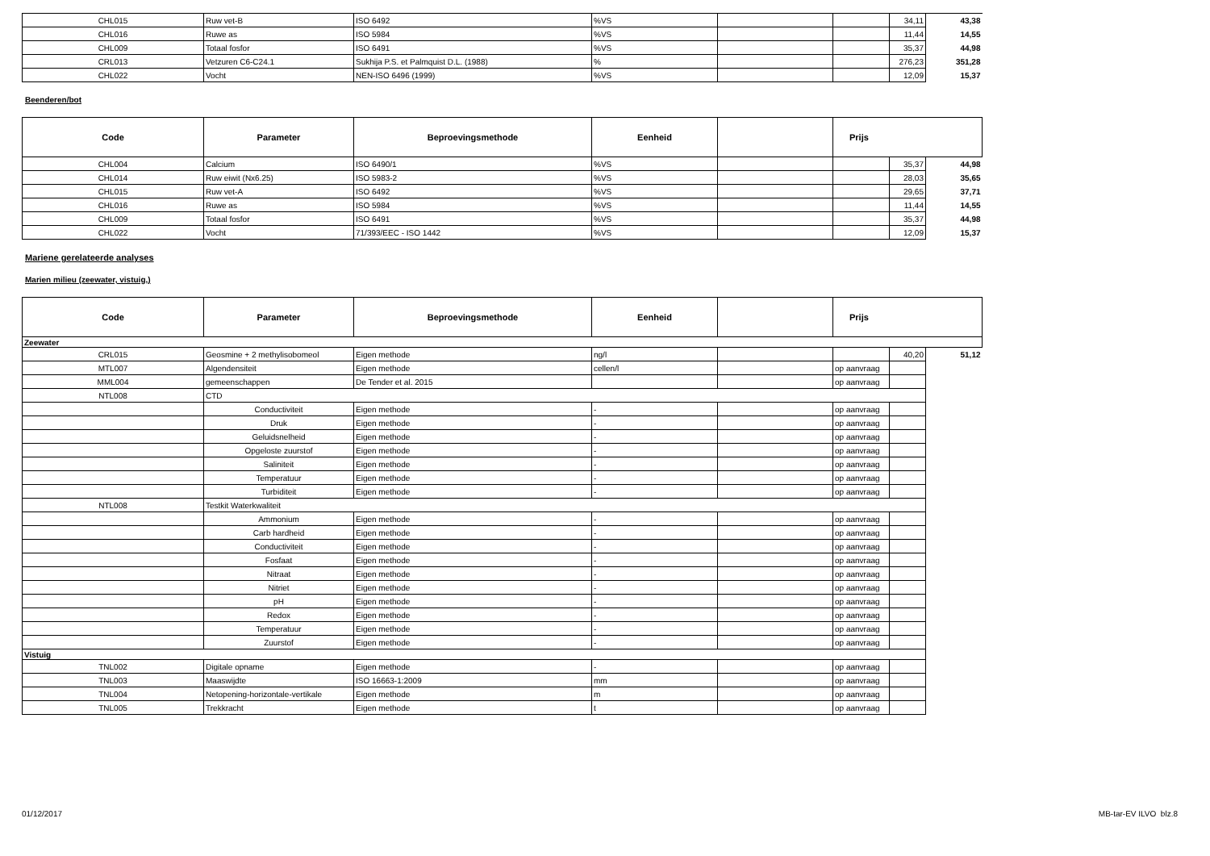| CHL015 | Ruw vet-B | ISO 6492 | %VS | | | 34,11 | 43,38 |
| CHL016 | Ruwe as | ISO 5984 | %VS | | | 11,44 | 14,55 |
| CHL009 | Totaal fosfor | ISO 6491 | %VS | | | 35,37 | 44,98 |
| CRL013 | Vetzuren C6-C24.1 | Sukhija P.S. et Palmquist D.L. (1988) | % | | | 276,23 | 351,28 |
| CHL022 | Vocht | NEN-ISO 6496 (1999) | %VS | | | 12,09 | 15,37 |
Beenderen/bot
| Code | Parameter | Beproevingsmethode | Eenheid | | Prijs | | |
| --- | --- | --- | --- | --- | --- | --- | --- |
| CHL004 | Calcium | ISO 6490/1 | %VS | | | 35,37 | 44,98 |
| CHL014 | Ruw eiwit (Nx6.25) | ISO 5983-2 | %VS | | | 28,03 | 35,65 |
| CHL015 | Ruw vet-A | ISO 6492 | %VS | | | 29,65 | 37,71 |
| CHL016 | Ruwe as | ISO 5984 | %VS | | | 11,44 | 14,55 |
| CHL009 | Totaal fosfor | ISO 6491 | %VS | | | 35,37 | 44,98 |
| CHL022 | Vocht | 71/393/EEC - ISO 1442 | %VS | | | 12,09 | 15,37 |
Mariene gerelateerde analyses
Marien milieu (zeewater, vistuig,)
| Code | Parameter | Beproevingsmethode | Eenheid | | Prijs | | |
| --- | --- | --- | --- | --- | --- | --- | --- |
| Zeewater | | | | | | | |
| CRL015 | Geosmine + 2 methylisobomeol | Eigen methode | ng/l | | | 40,20 | 51,12 |
| MTL007 | Algendensiteit | Eigen methode | cellen/l | | op aanvraag | | |
| MML004 | gemeenschappen | De Tender et al. 2015 | | | op aanvraag | | |
| NTL008 | CTD | | | | | | |
| | Conductiviteit | Eigen methode | - | | op aanvraag | | |
| | Druk | Eigen methode | - | | op aanvraag | | |
| | Geluidsnelheid | Eigen methode | - | | op aanvraag | | |
| | Opgeloste zuurstof | Eigen methode | - | | op aanvraag | | |
| | Saliniteit | Eigen methode | - | | op aanvraag | | |
| | Temperatuur | Eigen methode | - | | op aanvraag | | |
| | Turbiditeit | Eigen methode | - | | op aanvraag | | |
| NTL008 | Testkit Waterkwaliteit | | | | | | |
| | Ammonium | Eigen methode | - | | op aanvraag | | |
| | Carb hardheid | Eigen methode | - | | op aanvraag | | |
| | Conductiviteit | Eigen methode | - | | op aanvraag | | |
| | Fosfaat | Eigen methode | - | | op aanvraag | | |
| | Nitraat | Eigen methode | - | | op aanvraag | | |
| | Nitriet | Eigen methode | - | | op aanvraag | | |
| | pH | Eigen methode | - | | op aanvraag | | |
| | Redox | Eigen methode | - | | op aanvraag | | |
| | Temperatuur | Eigen methode | - | | op aanvraag | | |
| | Zuurstof | Eigen methode | - | | op aanvraag | | |
| Vistuig | | | | | | | |
| TNL002 | Digitale opname | Eigen methode | - | | op aanvraag | | |
| TNL003 | Maaswijdte | ISO 16663-1:2009 | mm | | op aanvraag | | |
| TNL004 | Netopening-horizontale-vertikale | Eigen methode | m | | op aanvraag | | |
| TNL005 | Trekkracht | Eigen methode | t | | op aanvraag | | |
01/12/2017 MB-tar-EV ILVO blz.8